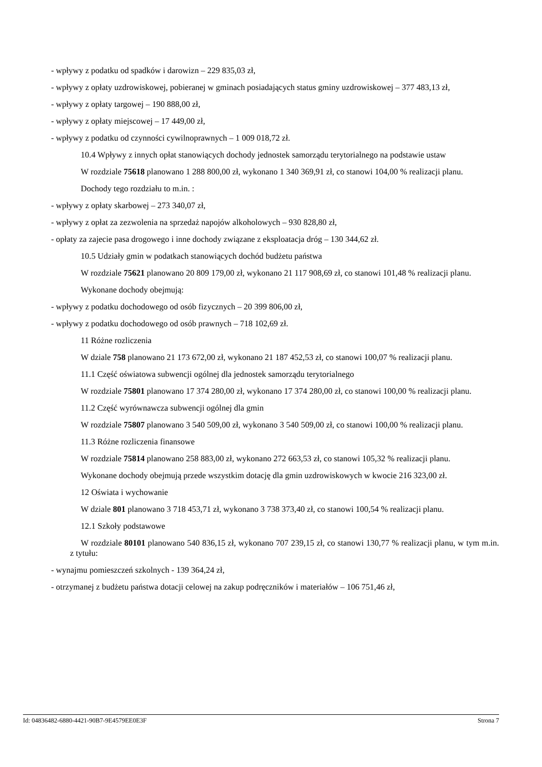- wpływy z podatku od spadków i darowizn – 229 835,03 zł,
- wpływy z opłaty uzdrowiskowej, pobieranej w gminach posiadających status gminy uzdrowiskowej – 377 483,13 zł,
- wpływy z opłaty targowej – 190 888,00 zł,
- wpływy z opłaty miejscowej – 17 449,00 zł,
- wpływy z podatku od czynności cywilnoprawnych – 1 009 018,72 zł.
10.4 Wpływy z innych opłat stanowiących dochody jednostek samorządu terytorialnego na podstawie ustaw
W rozdziale 75618 planowano 1 288 800,00 zł, wykonano 1 340 369,91 zł, co stanowi 104,00 % realizacji planu.
Dochody tego rozdziału to m.in. :
- wpływy z opłaty skarbowej – 273 340,07 zł,
- wpływy z opłat za zezwolenia na sprzedaż napojów alkoholowych – 930 828,80 zł,
- opłaty za zajecie pasa drogowego i inne dochody związane z eksploatacja dróg – 130 344,62 zł.
10.5 Udziały gmin w podatkach stanowiących dochód budżetu państwa
W rozdziale 75621 planowano 20 809 179,00 zł, wykonano 21 117 908,69 zł, co stanowi 101,48 % realizacji planu.
Wykonane dochody obejmują:
- wpływy z podatku dochodowego od osób fizycznych – 20 399 806,00 zł,
- wpływy z podatku dochodowego od osób prawnych – 718 102,69 zł.
11 Różne rozliczenia
W dziale 758 planowano 21 173 672,00 zł, wykonano 21 187 452,53 zł, co stanowi 100,07 % realizacji planu.
11.1 Część oświatowa subwencji ogólnej dla jednostek samorządu terytorialnego
W rozdziale 75801 planowano 17 374 280,00 zł, wykonano 17 374 280,00 zł, co stanowi 100,00 % realizacji planu.
11.2 Część wyrównawcza subwencji ogólnej dla gmin
W rozdziale 75807 planowano 3 540 509,00 zł, wykonano 3 540 509,00 zł, co stanowi 100,00 % realizacji planu.
11.3 Różne rozliczenia finansowe
W rozdziale 75814 planowano 258 883,00 zł, wykonano 272 663,53 zł, co stanowi 105,32 % realizacji planu.
Wykonane dochody obejmują przede wszystkim dotację dla gmin uzdrowiskowych w kwocie 216 323,00 zł.
12 Oświata i wychowanie
W dziale 801 planowano 3 718 453,71 zł, wykonano 3 738 373,40 zł, co stanowi 100,54 % realizacji planu.
12.1 Szkoły podstawowe
W rozdziale 80101 planowano 540 836,15 zł, wykonano 707 239,15 zł, co stanowi 130,77 % realizacji planu, w tym m.in. z tytułu:
- wynajmu pomieszczeń szkolnych - 139 364,24 zł,
- otrzymanej z budżetu państwa dotacji celowej na zakup podręczników i materiałów – 106 751,46 zł,
Id: 04836482-6880-4421-90B7-9E4579EE0E3F Strona 7